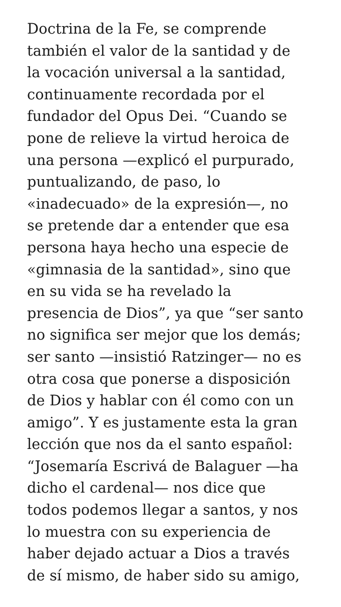Doctrina de la Fe, se comprende
también el valor de la santidad y de
la vocación universal a la santidad,
continuamente recordada por el
fundador del Opus Dei. “Cuando se
pone de relieve la virtud heroica de
una persona —explicó el purpurado,
puntualizando, de paso, lo
«inadecuado» de la expresión—, no
se pretende dar a entender que esa
persona haya hecho una especie de
«gimnasia de la santidad», sino que
en su vida se ha revelado la
presencia de Dios”, ya que “ser santo
no significa ser mejor que los demás;
ser santo —insistió Ratzinger— no es
otra cosa que ponerse a disposición
de Dios y hablar con él como con un
amigo”. Y es justamente esta la gran
lección que nos da el santo español:
“Josemaría Escrivá de Balaguer —ha
dicho el cardenal— nos dice que
todos podemos llegar a santos, y nos
lo muestra con su experiencia de
haber dejado actuar a Dios a través
de sí mismo, de haber sido su amigo,